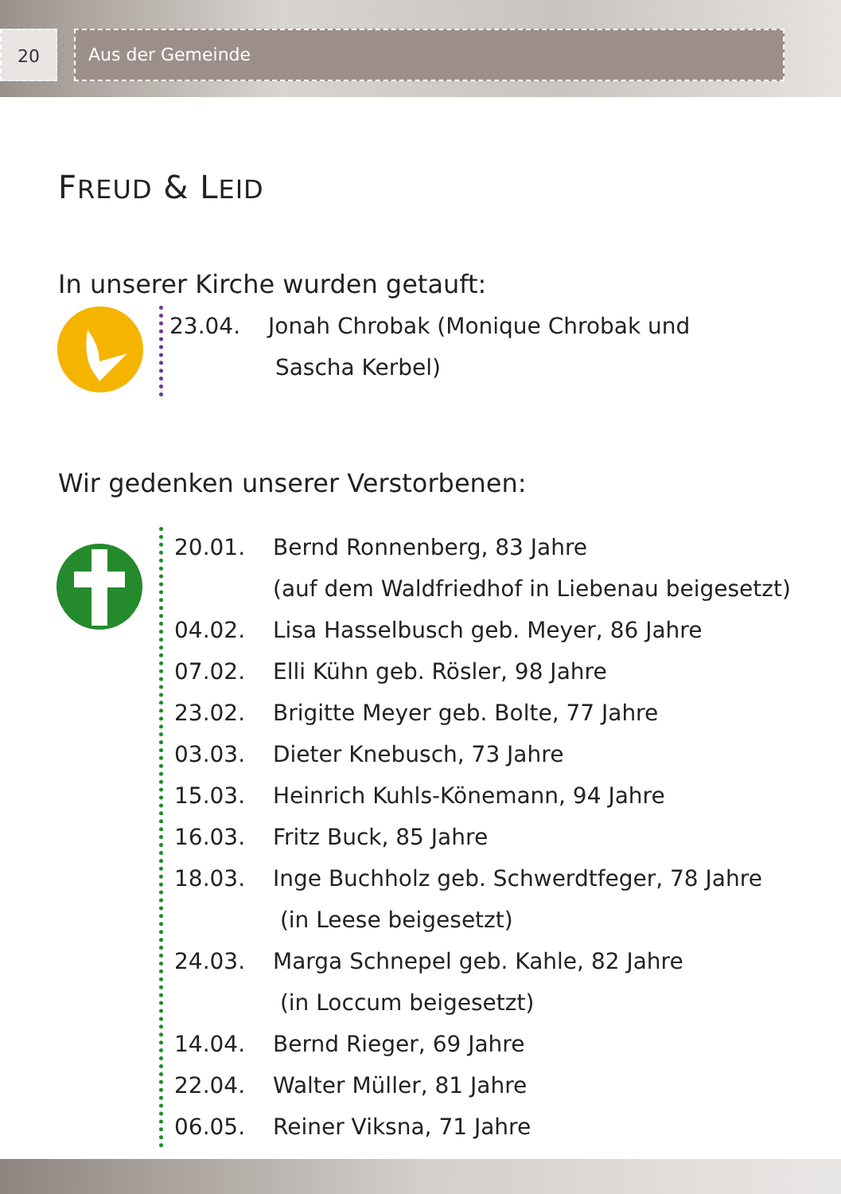20 Aus der Gemeinde
FREUD & LEID
In unserer Kirche wurden getauft:
23.04. Jonah Chrobak (Monique Chrobak und
Sascha Kerbel)
Wir gedenken unserer Verstorbenen:
20.01. Bernd Ronnenberg, 83 Jahre
(auf dem Waldfriedhof in Liebenau beigesetzt)
04.02. Lisa Hasselbusch geb. Meyer, 86 Jahre
07.02. Elli Kühn geb. Rösler, 98 Jahre
23.02. Brigitte Meyer geb. Bolte, 77 Jahre
03.03. Dieter Knebusch, 73 Jahre
15.03. Heinrich Kuhls-Könemann, 94 Jahre
16.03. Fritz Buck, 85 Jahre
18.03. Inge Buchholz geb. Schwerdtfeger, 78 Jahre
(in Leese beigesetzt)
24.03. Marga Schnepel geb. Kahle, 82 Jahre
(in Loccum beigesetzt)
14.04. Bernd Rieger, 69 Jahre
22.04. Walter Müller, 81 Jahre
06.05. Reiner Viksna, 71 Jahre